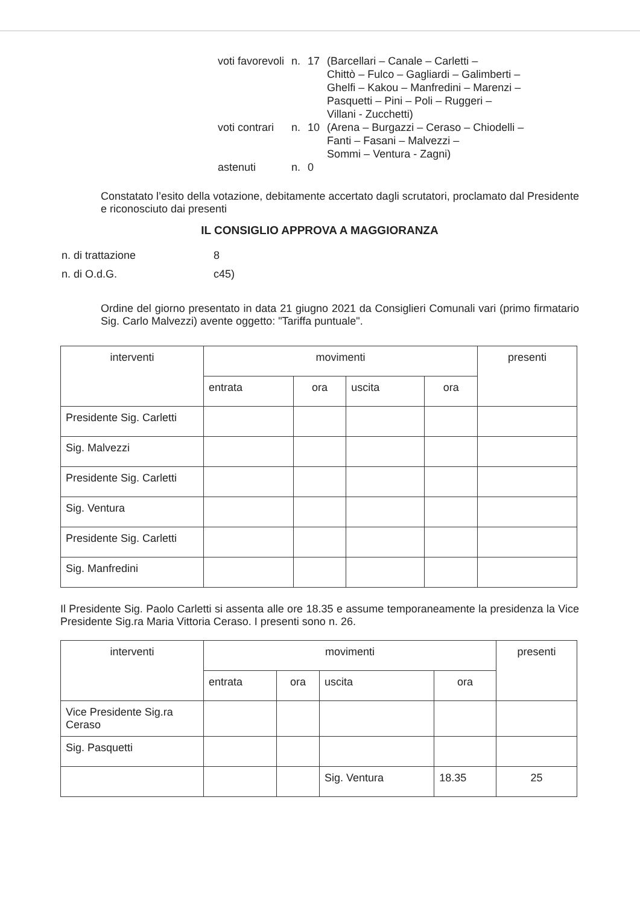| voti favorevoli | n. | 17 | (Barcellari – Canale – Carletti – Chittò – Fulco – Gagliardi – Galimberti – Ghelfi – Kakou – Manfredini – Marenzi – Pasquetti – Pini – Poli – Ruggeri – Villani - Zucchetti) |
| voti contrari | n. | 10 | (Arena – Burgazzi – Ceraso – Chiodelli – Fanti – Fasani – Malvezzi – Sommi – Ventura - Zagni) |
| astenuti | n. | 0 | |
Constatato l’esito della votazione, debitamente accertato dagli scrutatori, proclamato dal Presidente e riconosciuto dai presenti
IL CONSIGLIO APPROVA A MAGGIORANZA
| n. di trattazione | 8 |
| n. di O.d.G. | c45) |
Ordine del giorno presentato in data 21 giugno 2021 da Consiglieri Comunali vari (primo firmatario Sig. Carlo Malvezzi) avente oggetto: "Tariffa puntuale".
| interventi | movimenti | | | | presenti |
| --- | --- | --- | --- | --- | --- |
| | entrata | ora | uscita | ora | |
| Presidente Sig. Carletti | | | | | |
| Sig. Malvezzi | | | | | |
| Presidente Sig. Carletti | | | | | |
| Sig. Ventura | | | | | |
| Presidente Sig. Carletti | | | | | |
| Sig. Manfredini | | | | | |
Il Presidente Sig. Paolo Carletti si assenta alle ore 18.35 e assume temporaneamente la presidenza la Vice Presidente Sig.ra Maria Vittoria Ceraso. I presenti sono n. 26.
| interventi | movimenti | | | | presenti |
| --- | --- | --- | --- | --- | --- |
| | entrata | ora | uscita | ora | |
| Vice Presidente Sig.ra Ceraso | | | | | |
| Sig. Pasquetti | | | | | |
| | | | Sig. Ventura | 18.35 | 25 |